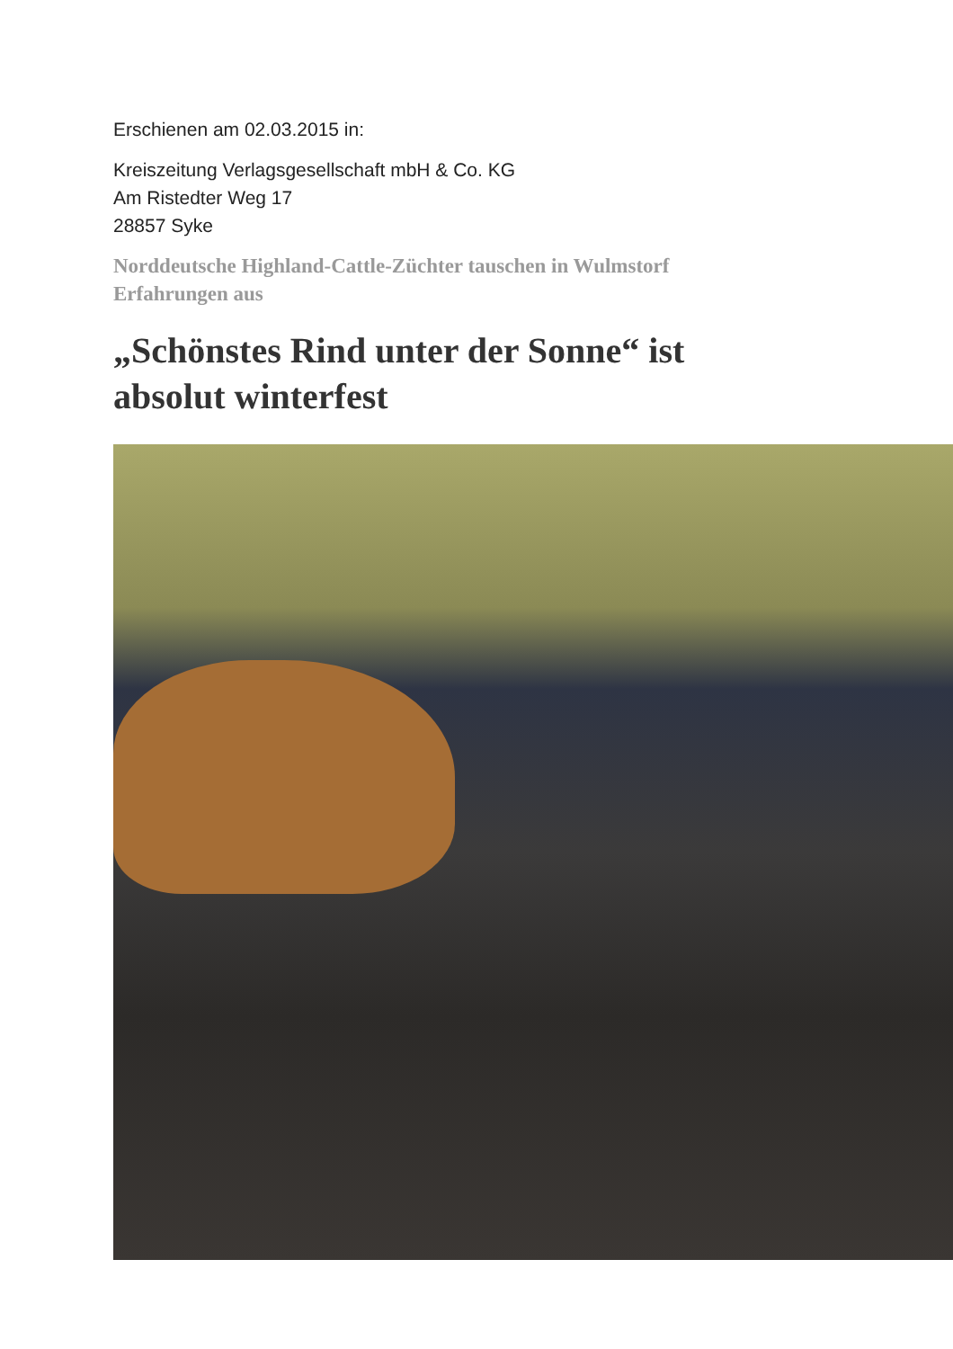Erschienen am 02.03.2015 in:
Kreiszeitung Verlagsgesellschaft mbH & Co. KG
Am Ristedter Weg 17
28857 Syke
Norddeutsche Highland-Cattle-Züchter tauschen in Wulmstorf
Erfahrungen aus
„Schönstes Rind unter der Sonne“ ist
absolut winterfest